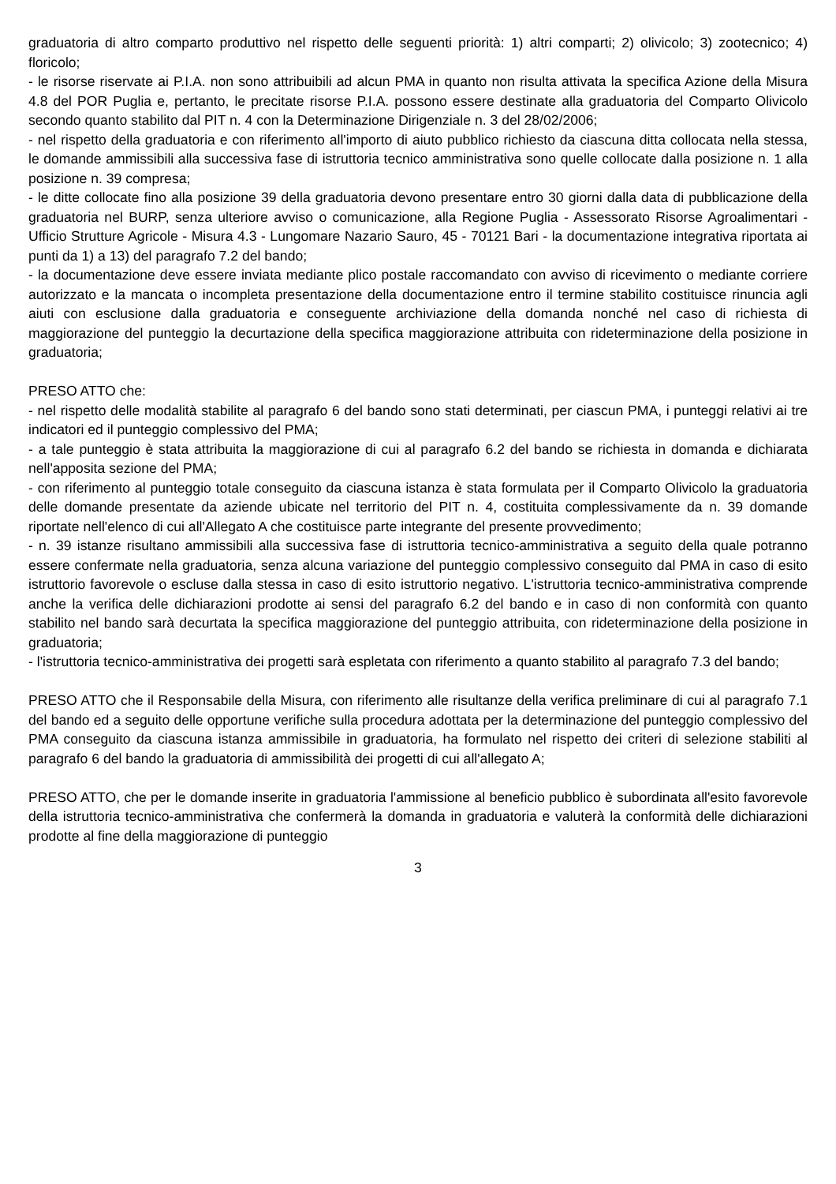graduatoria di altro comparto produttivo nel rispetto delle seguenti priorità: 1) altri comparti; 2) olivicolo; 3) zootecnico; 4) floricolo;
- le risorse riservate ai P.I.A. non sono attribuibili ad alcun PMA in quanto non risulta attivata la specifica Azione della Misura 4.8 del POR Puglia e, pertanto, le precitate risorse P.I.A. possono essere destinate alla graduatoria del Comparto Olivicolo secondo quanto stabilito dal PIT n. 4 con la Determinazione Dirigenziale n. 3 del 28/02/2006;
- nel rispetto della graduatoria e con riferimento all'importo di aiuto pubblico richiesto da ciascuna ditta collocata nella stessa, le domande ammissibili alla successiva fase di istruttoria tecnico amministrativa sono quelle collocate dalla posizione n. 1 alla posizione n. 39 compresa;
- le ditte collocate fino alla posizione 39 della graduatoria devono presentare entro 30 giorni dalla data di pubblicazione della graduatoria nel BURP, senza ulteriore avviso o comunicazione, alla Regione Puglia - Assessorato Risorse Agroalimentari - Ufficio Strutture Agricole - Misura 4.3 - Lungomare Nazario Sauro, 45 - 70121 Bari - la documentazione integrativa riportata ai punti da 1) a 13) del paragrafo 7.2 del bando;
- la documentazione deve essere inviata mediante plico postale raccomandato con avviso di ricevimento o mediante corriere autorizzato e la mancata o incompleta presentazione della documentazione entro il termine stabilito costituisce rinuncia agli aiuti con esclusione dalla graduatoria e conseguente archiviazione della domanda nonché nel caso di richiesta di maggiorazione del punteggio la decurtazione della specifica maggiorazione attribuita con rideterminazione della posizione in graduatoria;
PRESO ATTO che:
- nel rispetto delle modalità stabilite al paragrafo 6 del bando sono stati determinati, per ciascun PMA, i punteggi relativi ai tre indicatori ed il punteggio complessivo del PMA;
- a tale punteggio è stata attribuita la maggiorazione di cui al paragrafo 6.2 del bando se richiesta in domanda e dichiarata nell'apposita sezione del PMA;
- con riferimento al punteggio totale conseguito da ciascuna istanza è stata formulata per il Comparto Olivicolo la graduatoria delle domande presentate da aziende ubicate nel territorio del PIT n. 4, costituita complessivamente da n. 39 domande riportate nell'elenco di cui all'Allegato A che costituisce parte integrante del presente provvedimento;
- n. 39 istanze risultano ammissibili alla successiva fase di istruttoria tecnico-amministrativa a seguito della quale potranno essere confermate nella graduatoria, senza alcuna variazione del punteggio complessivo conseguito dal PMA in caso di esito istruttorio favorevole o escluse dalla stessa in caso di esito istruttorio negativo. L'istruttoria tecnico-amministrativa comprende anche la verifica delle dichiarazioni prodotte ai sensi del paragrafo 6.2 del bando e in caso di non conformità con quanto stabilito nel bando sarà decurtata la specifica maggiorazione del punteggio attribuita, con rideterminazione della posizione in graduatoria;
- l'istruttoria tecnico-amministrativa dei progetti sarà espletata con riferimento a quanto stabilito al paragrafo 7.3 del bando;
PRESO ATTO che il Responsabile della Misura, con riferimento alle risultanze della verifica preliminare di cui al paragrafo 7.1 del bando ed a seguito delle opportune verifiche sulla procedura adottata per la determinazione del punteggio complessivo del PMA conseguito da ciascuna istanza ammissibile in graduatoria, ha formulato nel rispetto dei criteri di selezione stabiliti al paragrafo 6 del bando la graduatoria di ammissibilità dei progetti di cui all'allegato A;
PRESO ATTO, che per le domande inserite in graduatoria l'ammissione al beneficio pubblico è subordinata all'esito favorevole della istruttoria tecnico-amministrativa che confermerà la domanda in graduatoria e valuterà la conformità delle dichiarazioni prodotte al fine della maggiorazione di punteggio
3